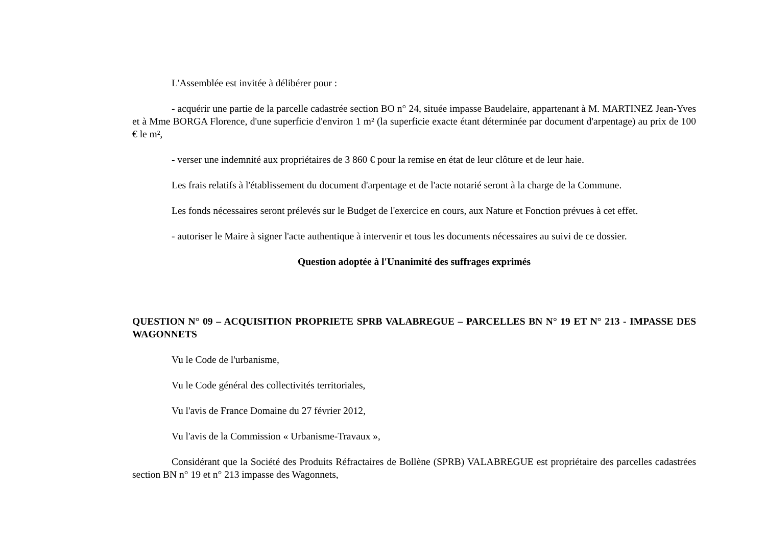L'Assemblée est invitée à délibérer pour :
- acquérir une partie de la parcelle cadastrée section BO n° 24, située impasse Baudelaire, appartenant à M. MARTINEZ Jean-Yves et à Mme BORGA Florence, d'une superficie d'environ 1 m² (la superficie exacte étant déterminée par document d'arpentage) au prix de 100 € le m²,
- verser une indemnité aux propriétaires de 3 860 € pour la remise en état de leur clôture et de leur haie.
Les frais relatifs à l'établissement du document d'arpentage et de l'acte notarié seront à la charge de la Commune.
Les fonds nécessaires seront prélevés sur le Budget de l'exercice en cours, aux Nature et Fonction prévues à cet effet.
- autoriser le Maire à signer l'acte authentique à intervenir et tous les documents nécessaires au suivi de ce dossier.
Question adoptée à l'Unanimité des suffrages exprimés
QUESTION N° 09 – ACQUISITION PROPRIETE SPRB VALABREGUE – PARCELLES BN N° 19 ET N° 213 - IMPASSE DES WAGONNETS
Vu le Code de l'urbanisme,
Vu le Code général des collectivités territoriales,
Vu l'avis de France Domaine du 27 février 2012,
Vu l'avis de la Commission « Urbanisme-Travaux »,
Considérant que la Société des Produits Réfractaires de Bollène (SPRB) VALABREGUE est propriétaire des parcelles cadastrées section BN n° 19 et n° 213 impasse des Wagonnets,